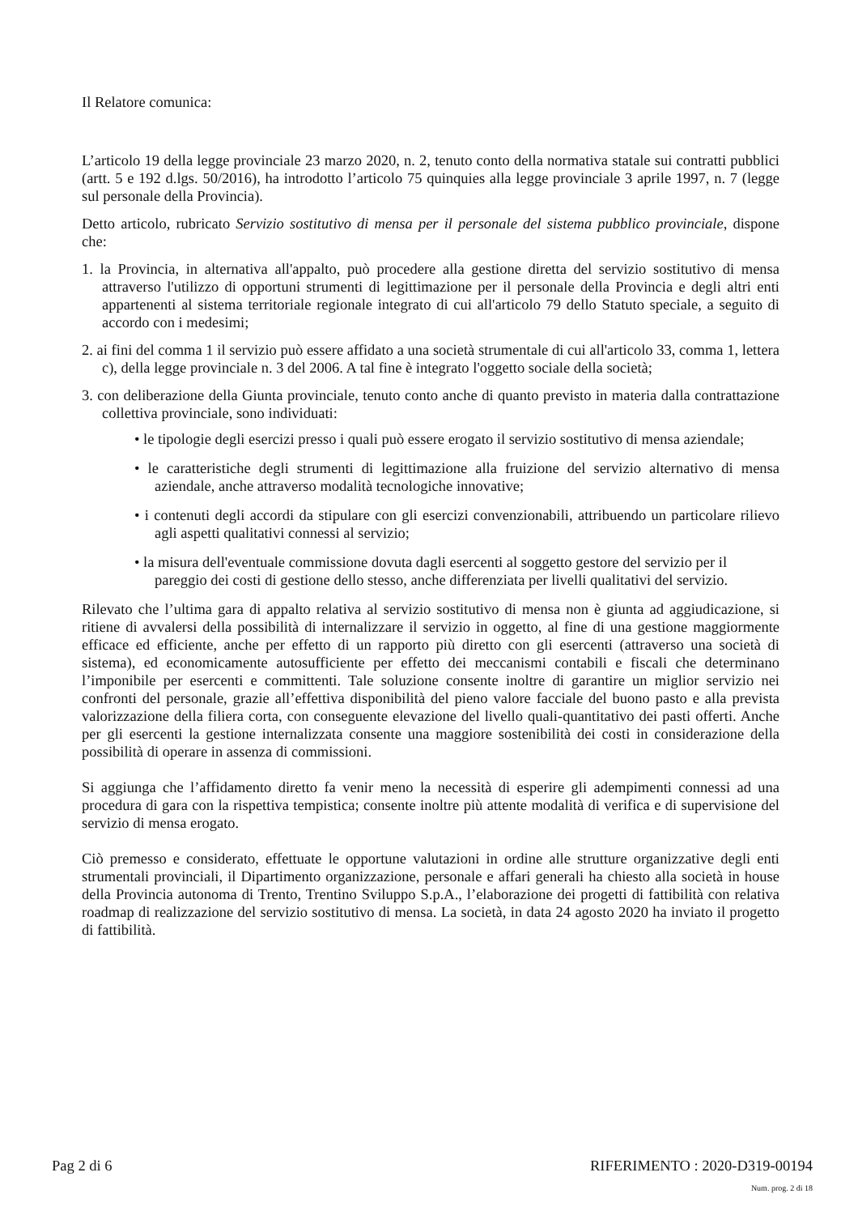Il Relatore comunica:
L’articolo 19 della legge provinciale 23 marzo 2020, n. 2, tenuto conto della normativa statale sui contratti pubblici (artt. 5 e 192 d.lgs. 50/2016), ha introdotto l’articolo 75 quinquies alla legge provinciale 3 aprile 1997, n. 7 (legge sul personale della Provincia).
Detto articolo, rubricato Servizio sostitutivo di mensa per il personale del sistema pubblico provinciale, dispone che:
1. la Provincia, in alternativa all'appalto, può procedere alla gestione diretta del servizio sostitutivo di mensa attraverso l'utilizzo di opportuni strumenti di legittimazione per il personale della Provincia e degli altri enti appartenenti al sistema territoriale regionale integrato di cui all'articolo 79 dello Statuto speciale, a seguito di accordo con i medesimi;
2. ai fini del comma 1 il servizio può essere affidato a una società strumentale di cui all'articolo 33, comma 1, lettera c), della legge provinciale n. 3 del 2006. A tal fine è integrato l'oggetto sociale della società;
3. con deliberazione della Giunta provinciale, tenuto conto anche di quanto previsto in materia dalla contrattazione collettiva provinciale, sono individuati:
• le tipologie degli esercizi presso i quali può essere erogato il servizio sostitutivo di mensa aziendale;
• le caratteristiche degli strumenti di legittimazione alla fruizione del servizio alternativo di mensa aziendale, anche attraverso modalità tecnologiche innovative;
• i contenuti degli accordi da stipulare con gli esercizi convenzionabili, attribuendo un particolare rilievo agli aspetti qualitativi connessi al servizio;
• la misura dell'eventuale commissione dovuta dagli esercenti al soggetto gestore del servizio per il pareggio dei costi di gestione dello stesso, anche differenziata per livelli qualitativi del servizio.
Rilevato che l’ultima gara di appalto relativa al servizio sostitutivo di mensa non è giunta ad aggiudicazione, si ritiene di avvalersi della possibilità di internalizzare il servizio in oggetto, al fine di una gestione maggiormente efficace ed efficiente, anche per effetto di un rapporto più diretto con gli esercenti (attraverso una società di sistema), ed economicamente autosufficiente per effetto dei meccanismi contabili e fiscali che determinano l’imponibile per esercenti e committenti. Tale soluzione consente inoltre di garantire un miglior servizio nei confronti del personale, grazie all’effettiva disponibilità del pieno valore facciale del buono pasto e alla prevista valorizzazione della filiera corta, con conseguente elevazione del livello quali-quantitativo dei pasti offerti. Anche per gli esercenti la gestione internalizzata consente una maggiore sostenibilità dei costi in considerazione della possibilità di operare in assenza di commissioni.
Si aggiunga che l’affidamento diretto fa venir meno la necessità di esperire gli adempimenti connessi ad una procedura di gara con la rispettiva tempistica; consente inoltre più attente modalità di verifica e di supervisione del servizio di mensa erogato.
Ciò premesso e considerato, effettuate le opportune valutazioni in ordine alle strutture organizzative degli enti strumentali provinciali, il Dipartimento organizzazione, personale e affari generali ha chiesto alla società in house della Provincia autonoma di Trento, Trentino Sviluppo S.p.A., l’elaborazione dei progetti di fattibilità con relativa roadmap di realizzazione del servizio sostitutivo di mensa. La società, in data 24 agosto 2020 ha inviato il progetto di fattibilità.
Pag 2 di 6 RIFERIMENTO : 2020-D319-00194
Num. prog. 2 di 18